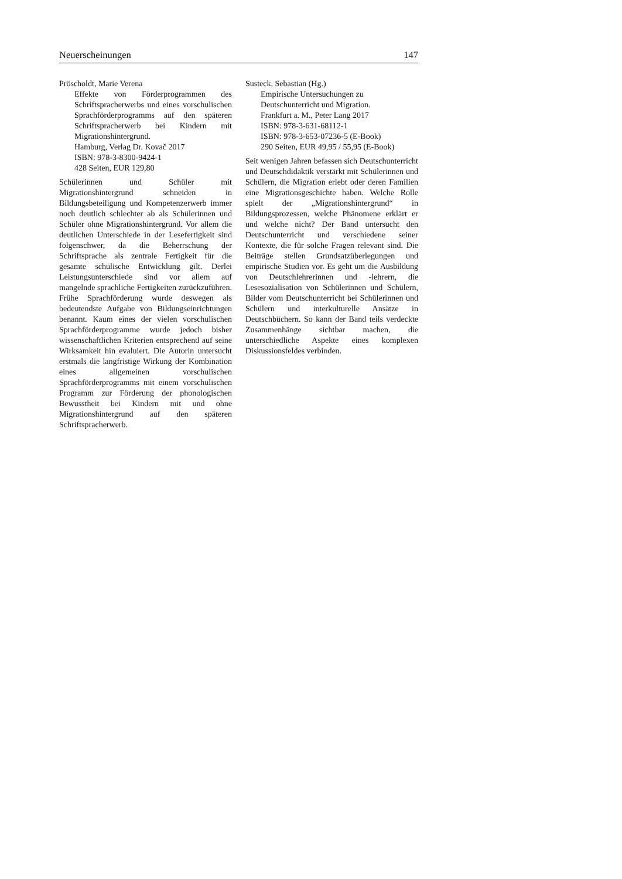Neuerscheinungen 147
Pröscholdt, Marie Verena
Effekte von Förderprogrammen des Schriftspracherwerbs und eines vorschulischen Sprachförderprogramms auf den späteren Schriftspracherwerb bei Kindern mit Migrationshintergrund.
Hamburg, Verlag Dr. Kovač 2017
ISBN: 978-3-8300-9424-1
428 Seiten, EUR 129,80
Schülerinnen und Schüler mit Migrationshintergrund schneiden in Bildungsbeteiligung und Kompetenzerwerb immer noch deutlich schlechter ab als Schülerinnen und Schüler ohne Migrationshintergrund. Vor allem die deutlichen Unterschiede in der Lesefertigkeit sind folgenschwer, da die Beherrschung der Schriftsprache als zentrale Fertigkeit für die gesamte schulische Entwicklung gilt. Derlei Leistungsunterschiede sind vor allem auf mangelnde sprachliche Fertigkeiten zurückzuführen. Frühe Sprachförderung wurde deswegen als bedeutendste Aufgabe von Bildungseinrichtungen benannt. Kaum eines der vielen vorschulischen Sprachförderprogramme wurde jedoch bisher wissenschaftlichen Kriterien entsprechend auf seine Wirksamkeit hin evaluiert. Die Autorin untersucht erstmals die langfristige Wirkung der Kombination eines allgemeinen vorschulischen Sprachförderprogramms mit einem vorschulischen Programm zur Förderung der phonologischen Bewusstheit bei Kindern mit und ohne Migrationshintergrund auf den späteren Schriftspracherwerb.
Susteck, Sebastian (Hg.)
Empirische Untersuchungen zu Deutschunterricht und Migration.
Frankfurt a. M., Peter Lang 2017
ISBN: 978-3-631-68112-1
ISBN: 978-3-653-07236-5 (E-Book)
290 Seiten, EUR 49,95 / 55,95 (E-Book)
Seit wenigen Jahren befassen sich Deutschunterricht und Deutschdidaktik verstärkt mit Schülerinnen und Schülern, die Migration erlebt oder deren Familien eine Migrationsgeschichte haben. Welche Rolle spielt der „Migrationshintergrund“ in Bildungsprozessen, welche Phänomene erklärt er und welche nicht? Der Band untersucht den Deutschunterricht und verschiedene seiner Kontexte, die für solche Fragen relevant sind. Die Beiträge stellen Grundsatzüberlegungen und empirische Studien vor. Es geht um die Ausbildung von Deutschlehrerinnen und -lehrern, die Lesesozialisation von Schülerinnen und Schülern, Bilder vom Deutschunterricht bei Schülerinnen und Schülern und interkulturelle Ansätze in Deutschbüchern. So kann der Band teils verdeckte Zusammenhänge sichtbar machen, die unterschiedliche Aspekte eines komplexen Diskussionsfeldes verbinden.